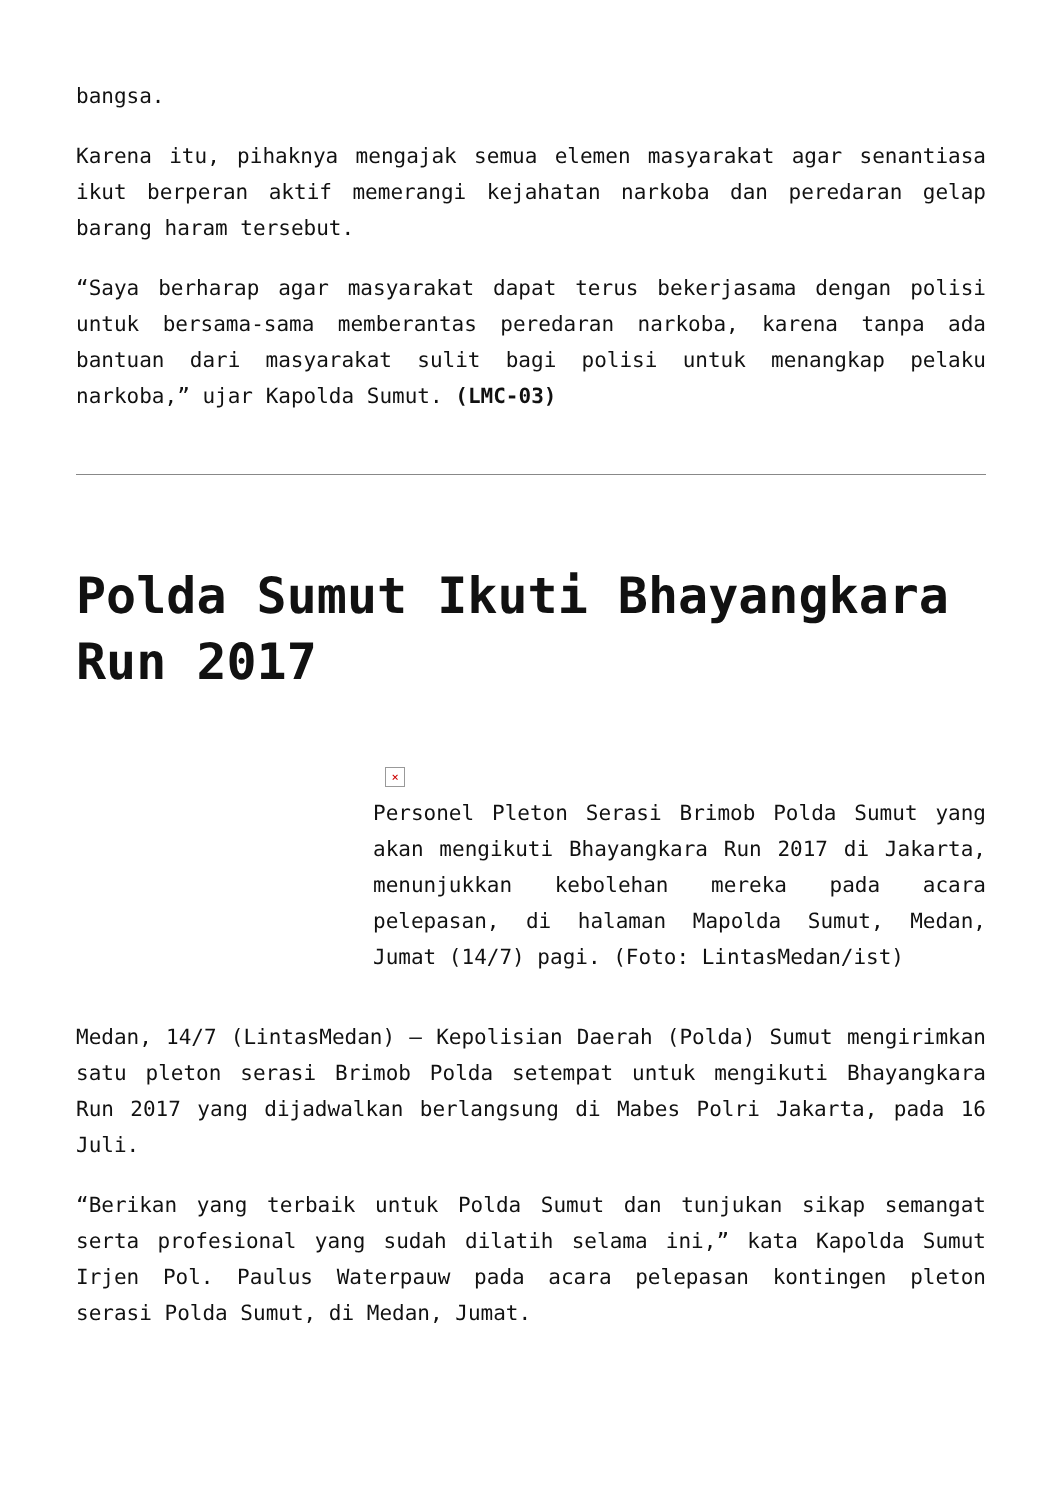bangsa.
Karena itu, pihaknya mengajak semua elemen masyarakat agar senantiasa ikut berperan aktif memerangi kejahatan narkoba dan peredaran gelap barang haram tersebut.
“Saya berharap agar masyarakat dapat terus bekerjasama dengan polisi untuk bersama-sama memberantas peredaran narkoba, karena tanpa ada bantuan dari masyarakat sulit bagi polisi untuk menangkap pelaku narkoba,” ujar Kapolda Sumut. (LMC-03)
Polda Sumut Ikuti Bhayangkara Run 2017
×
Personel Pleton Serasi Brimob Polda Sumut yang akan mengikuti Bhayangkara Run 2017 di Jakarta, menunjukkan kebolehan mereka pada acara pelepasan, di halaman Mapolda Sumut, Medan, Jumat (14/7) pagi. (Foto: LintasMedan/ist)
Medan, 14/7 (LintasMedan) – Kepolisian Daerah (Polda) Sumut mengirimkan satu pleton serasi Brimob Polda setempat untuk mengikuti Bhayangkara Run 2017 yang dijadwalkan berlangsung di Mabes Polri Jakarta, pada 16 Juli.
“Berikan yang terbaik untuk Polda Sumut dan tunjukan sikap semangat serta profesional yang sudah dilatih selama ini,” kata Kapolda Sumut Irjen Pol. Paulus Waterpauw pada acara pelepasan kontingen pleton serasi Polda Sumut, di Medan, Jumat.